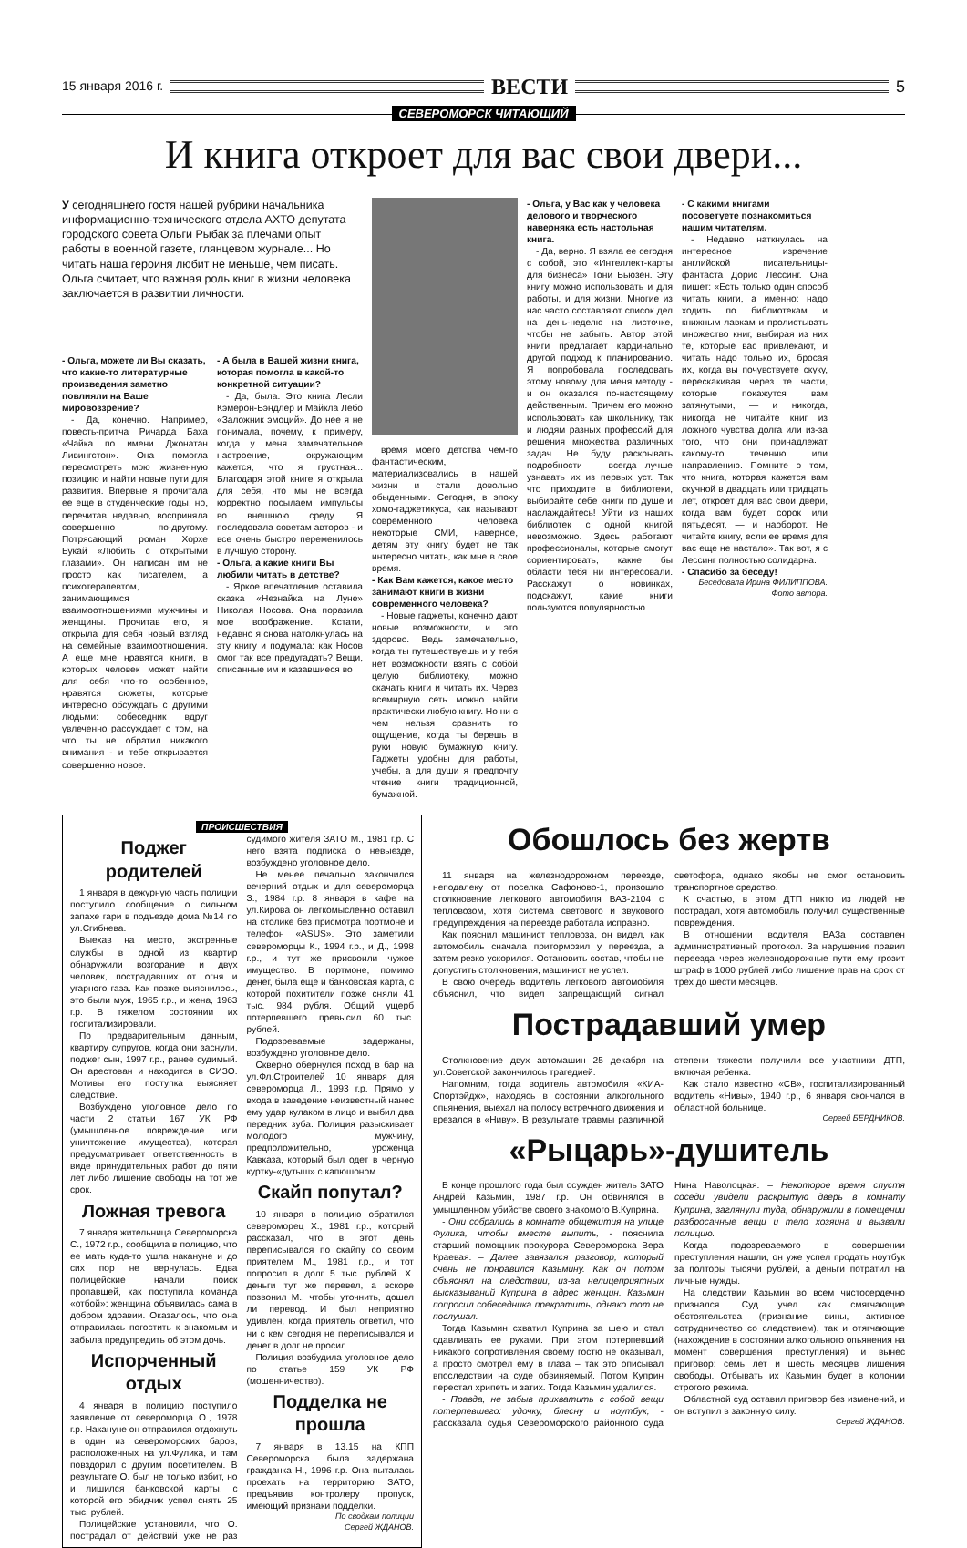15 января 2016 г.
ВЕСТИ
5
СЕВЕРОМОРСК ЧИТАЮЩИЙ
И книга откроет для вас свои двери...
У сегодняшнего гостя нашей рубрики начальника информационно-технического отдела АХТО депутата городского совета Ольги Рыбак за плечами опыт работы в военной газете, глянцевом журнале... Но читать наша героиня любит не меньше, чем писать. Ольга считает, что важная роль книг в жизни человека заключается в развитии личности.
время моего детства чем-то фантастическим, материализовались в нашей жизни и стали довольно обыденными. Сегодня, в эпоху хомо-гаджетикуса, как называют современного человека некоторые СМИ, наверное, детям эту книгу будет не так интересно читать, как мне в свое время.
- Как Вам кажется, какое место занимают книги в жизни современного человека?
- Новые гаджеты, конечно дают новые возможности, и это здорово. Ведь замечательно, когда ты путешествуешь и у тебя нет возможности взять с собой целую библиотеку, можно скачать книги и читать их. Через всемирную сеть можно найти практически любую книгу. Но ни с чем нельзя сравнить то ощущение, когда ты берешь в руки новую бумажную книгу. Гаджеты удобны для работы, учебы, а для души я предпочту чтение книги традиционной, бумажной.
- Ольга, у Вас как у человека делового и творческого наверняка есть настольная книга.
- Да, верно. Я взяла ее сегодня с собой, это «Интеллект-карты для бизнеса» Тони Бьюзен. Эту книгу можно использовать и для работы, и для жизни. Многие из нас часто составляют список дел на день-неделю на листочке, чтобы не забыть. Автор этой книги предлагает кардинально другой подход к планированию. Я попробовала последовать этому новому для меня методу - и он оказался по-настоящему действенным. Причем его можно использовать как школьнику, так и людям разных профессий для решения множества различных задач. Не буду раскрывать подробности — всегда лучше узнавать их из первых уст. Так что приходите в библиотеки, выбирайте себе книги по душе и наслаждайтесь! Уйти из наших библиотек с одной книгой невозможно. Здесь работают профессионалы, которые смогут сориентировать, какие бы области тебя ни интересовали. Расскажут о новинках, подскажут, какие книги пользуются популярностью.
- С какими книгами посоветуете познакомиться нашим читателям.
- Недавно наткнулась на интересное изречение английской писательницы-фантаста Дорис Лессинг. Она пишет: «Есть только один способ читать книги, а именно: надо ходить по библиотекам и книжным лавкам и пролистывать множество книг, выбирая из них те, которые вас привлекают, и читать надо только их, бросая их, когда вы почувствуете скуку, перескакивая через те части, которые покажутся вам затянутыми, — и никогда, никогда не читайте книг из ложного чувства долга или из-за того, что они принадлежат какому-то течению или направлению. Помните о том, что книга, которая кажется вам скучной в двадцать или тридцать лет, откроет для вас свои двери, когда вам будет сорок или пятьдесят, — и наоборот. Не читайте книгу, если ее время для вас еще не настало». Так вот, я с Лессинг полностью солидарна.
- Спасибо за беседу!
Беседовала Ирина ФИЛИППОВА.
Фото автора.
- Ольга, можете ли Вы сказать, что какие-то литературные произведения заметно повлияли на Ваше мировоззрение?
- Да, конечно. Например, повесть-притча Ричарда Баха «Чайка по имени Джонатан Ливингстон». Она помогла пересмотреть мою жизненную позицию и найти новые пути для развития. Впервые я прочитала ее еще в студенческие годы, но, перечитав недавно, восприняла совершенно по-другому. Потрясающий роман Хорхе Букай «Любить с открытыми глазами». Он написан им не просто как писателем, а психотерапевтом, занимающимся взаимоотношениями мужчины и женщины. Прочитав его, я открыла для себя новый взгляд на семейные взаимоотношения. А еще мне нравятся книги, в которых человек может найти для себя что-то особенное, нравятся сюжеты, которые интересно обсуждать с другими людьми: собеседник вдруг увлеченно рассуждает о том, на что ты не обратил никакого внимания - и тебе открывается совершенно новое.
- А была в Вашей жизни книга, которая помогла в какой-то конкретной ситуации?
- Да, была. Это книга Лесли Кэмерон-Бэндлер и Майкла Лебо «Заложник эмоций». До нее я не понимала, почему, к примеру, когда у меня замечательное настроение, окружающим кажется, что я грустная... Благодаря этой книге я открыла для себя, что мы не всегда корректно посылаем импульсы во внешнюю среду. Я последовала советам авторов - и все очень быстро переменилось в лучшую сторону.
- Ольга, а какие книги Вы любили читать в детстве?
- Яркое впечатление оставила сказка «Незнайка на Луне» Николая Носова. Она поразила мое воображение. Кстати, недавно я снова натолкнулась на эту книгу и подумала: как Носов смог так все предугадать? Вещи, описанные им и казавшиеся во
ПРОИСШЕСТВИЯ
Поджег родителей
1 января в дежурную часть полиции поступило сообщение о сильном запахе гари в подъезде дома №14 по ул.Сгибнева.
Выехав на место, экстренные службы в одной из квартир обнаружили возгорание и двух человек, пострадавших от огня и угарного газа. Как позже выяснилось, это были муж, 1965 г.р., и жена, 1963 г.р. В тяжелом состоянии их госпитализировали.
По предварительным данным, квартиру супругов, когда они заснули, поджег сын, 1997 г.р., ранее судимый. Он арестован и находится в СИЗО. Мотивы его поступка выясняет следствие.
Возбуждено уголовное дело по части 2 статьи 167 УК РФ (умышленное повреждение или уничтожение имущества), которая предусматривает ответственность в виде принудительных работ до пяти лет либо лишение свободы на тот же срок.
Ложная тревога
7 января жительница Североморска С., 1972 г.р., сообщила в полицию, что ее мать куда-то ушла накануне и до сих пор не вернулась. Едва полицейские начали поиск пропавшей, как поступила команда «отбой»: женщина объявилась сама в добром здравии. Оказалось, что она отправилась погостить к знакомым и забыла предупредить об этом дочь.
Испорченный отдых
4 января в полицию поступило заявление от североморца О., 1978 г.р. Накануне он отправился отдохнуть в один из североморских баров, расположенных на ул.Фулика, и там повздорил с другим посетителем. В результате О. был не только избит, но и лишился банковской карты, с которой его обидчик успел снять 25 тыс. рублей.
Полицейские установили, что О. пострадал от действий уже не раз судимого жителя ЗАТО М., 1981 г.р. С него взята подписка о невыезде, возбуждено уголовное дело.
Не менее печально закончился вечерний отдых и для североморца З., 1984 г.р. 8 января в кафе на ул.Кирова он легкомысленно оставил на столике без присмотра портмоне и телефон «ASUS». Это заметили североморцы К., 1994 г.р., и Д., 1998 г.р., и тут же присвоили чужое имущество. В портмоне, помимо денег, была еще и банковская карта, с которой похитители позже сняли 41 тыс. 984 рубля. Общий ущерб потерпевшего превысил 60 тыс. рублей.
Подозреваемые задержаны, возбуждено уголовное дело.
Скверно обернулся поход в бар на ул.Фл.Строителей 10 января для североморца Л., 1993 г.р. Прямо у входа в заведение неизвестный нанес ему удар кулаком в лицо и выбил два передних зуба. Полиция разыскивает молодого мужчину, предположительно, уроженца Кавказа, который был одет в черную куртку-«дутыш» с капюшоном.
Скайп попутал?
10 января в полицию обратился североморец Х., 1981 г.р., который рассказал, что в этот день переписывался по скайпу со своим приятелем М., 1981 г.р., и тот попросил в долг 5 тыс. рублей. Х. деньги тут же перевел, а вскоре позвонил М., чтобы уточнить, дошел ли перевод. И был неприятно удивлен, когда приятель ответил, что ни с кем сегодня не переписывался и денег в долг не просил.
Полиция возбудила уголовное дело по статье 159 УК РФ (мошенничество).
Подделка не прошла
7 января в 13.15 на КПП Североморска была задержана гражданка Н., 1996 г.р. Она пыталась проехать на территорию ЗАТО, предъявив контролеру пропуск, имеющий признаки подделки.
По сводкам полиции
Сергей ЖДАНОВ.
Обошлось без жертв
11 января на железнодорожном переезде, неподалеку от поселка Сафоново-1, произошло столкновение легкового автомобиля ВАЗ-2104 с тепловозом, хотя система светового и звукового предупреждения на переезде работала исправно.
Как пояснил машинист тепловоза, он видел, как автомобиль сначала притормозил у переезда, а затем резко ускорился. Остановить состав, чтобы не допустить столкновения, машинист не успел.
В свою очередь водитель легкового автомобиля объяснил, что видел запрещающий сигнал светофора, однако якобы не смог остановить транспортное средство.
К счастью, в этом ДТП никто из людей не пострадал, хотя автомобиль получил существенные повреждения.
В отношении водителя ВАЗа составлен административный протокол. За нарушение правил переезда через железнодорожные пути ему грозит штраф в 1000 рублей либо лишение прав на срок от трех до шести месяцев.
Пострадавший умер
Столкновение двух автомашин 25 декабря на ул.Советской закончилось трагедией.
Напомним, тогда водитель автомобиля «КИА-Спортэйдж», находясь в состоянии алкогольного опьянения, выехал на полосу встречного движения и врезался в «Ниву». В результате травмы различной степени тяжести получили все участники ДТП, включая ребенка.
Как стало известно «СВ», госпитализированный водитель «Нивы», 1940 г.р., 6 января скончался в областной больнице.
Сергей БЕРДНИКОВ.
«Рыцарь»-душитель
В конце прошлого года был осужден житель ЗАТО Андрей Казьмин, 1987 г.р. Он обвинялся в умышленном убийстве своего знакомого В.Куприна.
- Они собрались в комнате общежития на улице Фулика, чтобы вместе выпить, - пояснила старший помощник прокурора Североморска Вера Краевая. – Далее завязался разговор, который очень не понравился Казьмину. Как он потом объяснял на следствии, из-за нелицеприятных высказываний Куприна в адрес женщин. Казьмин попросил собеседника прекратить, однако тот не послушал.
Тогда Казьмин схватил Куприна за шею и стал сдавливать ее руками. При этом потерпевший никакого сопротивления своему гостю не оказывал, а просто смотрел ему в глаза – так это описывал впоследствии на суде обвиняемый. Потом Куприн перестал хрипеть и затих. Тогда Казьмин удалился.
- Правда, не забыв прихватить с собой вещи потерпевшего: удочку, блесну и ноутбук, - рассказала судья Североморского районного суда Нина Наволоцкая. – Некоторое время спустя соседи увидели раскрытую дверь в комнату Куприна, заглянули туда, обнаружили в помещении разбросанные вещи и тело хозяина и вызвали полицию.
Когда подозреваемого в совершении преступления нашли, он уже успел продать ноутбук за полторы тысячи рублей, а деньги потратил на личные нужды.
На следствии Казьмин во всем чистосердечно признался. Суд учел как смягчающие обстоятельства (признание вины, активное сотрудничество со следствием), так и отягчающие (нахождение в состоянии алкогольного опьянения на момент совершения преступления) и вынес приговор: семь лет и шесть месяцев лишения свободы. Отбывать их Казьмин будет в колонии строгого режима.
Областной суд оставил приговор без изменений, и он вступил в законную силу.
Сергей ЖДАНОВ.